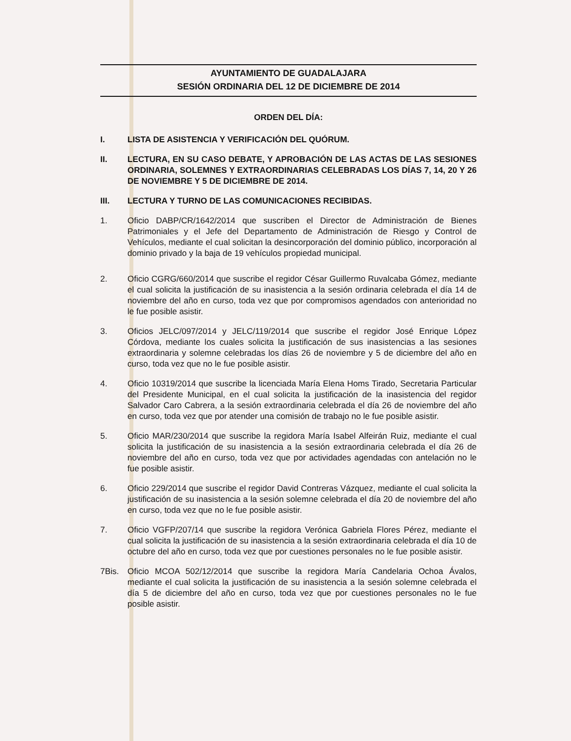AYUNTAMIENTO DE GUADALAJARA
SESIÓN ORDINARIA DEL 12 DE DICIEMBRE DE 2014
ORDEN DEL DÍA:
I. LISTA DE ASISTENCIA Y VERIFICACIÓN DEL QUÓRUM.
II. LECTURA, EN SU CASO DEBATE, Y APROBACIÓN DE LAS ACTAS DE LAS SESIONES ORDINARIA, SOLEMNES Y EXTRAORDINARIAS CELEBRADAS LOS DÍAS 7, 14, 20 Y 26 DE NOVIEMBRE Y 5 DE DICIEMBRE DE 2014.
III. LECTURA Y TURNO DE LAS COMUNICACIONES RECIBIDAS.
1. Oficio DABP/CR/1642/2014 que suscriben el Director de Administración de Bienes Patrimoniales y el Jefe del Departamento de Administración de Riesgo y Control de Vehículos, mediante el cual solicitan la desincorporación del dominio público, incorporación al dominio privado y la baja de 19 vehículos propiedad municipal.
2. Oficio CGRG/660/2014 que suscribe el regidor César Guillermo Ruvalcaba Gómez, mediante el cual solicita la justificación de su inasistencia a la sesión ordinaria celebrada el día 14 de noviembre del año en curso, toda vez que por compromisos agendados con anterioridad no le fue posible asistir.
3. Oficios JELC/097/2014 y JELC/119/2014 que suscribe el regidor José Enrique López Córdova, mediante los cuales solicita la justificación de sus inasistencias a las sesiones extraordinaria y solemne celebradas los días 26 de noviembre y 5 de diciembre del año en curso, toda vez que no le fue posible asistir.
4. Oficio 10319/2014 que suscribe la licenciada María Elena Homs Tirado, Secretaria Particular del Presidente Municipal, en el cual solicita la justificación de la inasistencia del regidor Salvador Caro Cabrera, a la sesión extraordinaria celebrada el día 26 de noviembre del año en curso, toda vez que por atender una comisión de trabajo no le fue posible asistir.
5. Oficio MAR/230/2014 que suscribe la regidora María Isabel Alfeirán Ruiz, mediante el cual solicita la justificación de su inasistencia a la sesión extraordinaria celebrada el día 26 de noviembre del año en curso, toda vez que por actividades agendadas con antelación no le fue posible asistir.
6. Oficio 229/2014 que suscribe el regidor David Contreras Vázquez, mediante el cual solicita la justificación de su inasistencia a la sesión solemne celebrada el día 20 de noviembre del año en curso, toda vez que no le fue posible asistir.
7. Oficio VGFP/207/14 que suscribe la regidora Verónica Gabriela Flores Pérez, mediante el cual solicita la justificación de su inasistencia a la sesión extraordinaria celebrada el día 10 de octubre del año en curso, toda vez que por cuestiones personales no le fue posible asistir.
7Bis. Oficio MCOA 502/12/2014 que suscribe la regidora María Candelaria Ochoa Ávalos, mediante el cual solicita la justificación de su inasistencia a la sesión solemne celebrada el día 5 de diciembre del año en curso, toda vez que por cuestiones personales no le fue posible asistir.